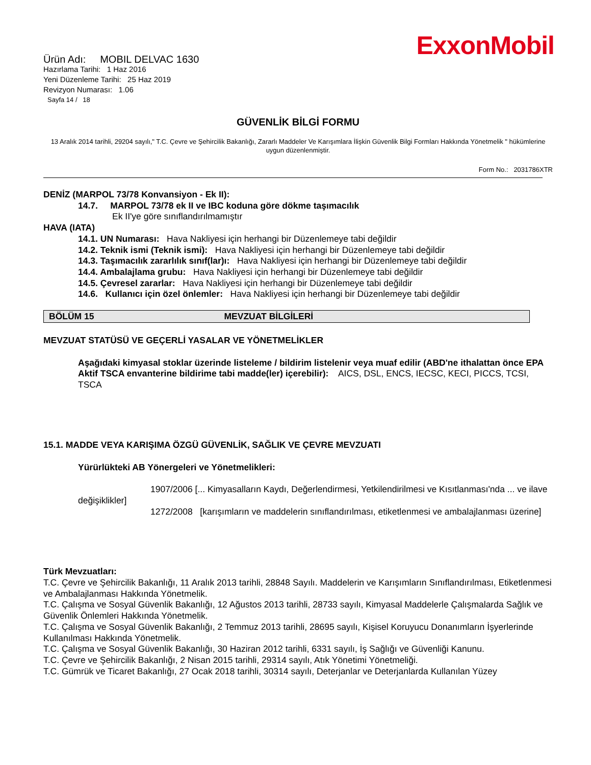ExxonMobil
Ürün Adı: MOBIL DELVAC 1630
Hazırlama Tarihi: 1 Haz 2016
Yeni Düzenleme Tarihi: 25 Haz 2019
Revizyon Numarası: 1.06
Sayfa 14 / 18
GÜVENLİK BİLGİ FORMU
13 Aralık 2014 tarihli, 29204 sayılı," T.C. Çevre ve Şehircilik Bakanlığı, Zararlı Maddeler Ve Karışımlara İlişkin Güvenlik Bilgi Formları Hakkında Yönetmelik " hükümlerine uygun düzenlenmiştir.
Form No.: 2031786XTR
DENİZ (MARPOL 73/78 Konvansiyon - Ek II):
14.7. MARPOL 73/78 ek II ve IBC koduna göre dökme taşımacılık
Ek II'ye göre sınıflandırılmamıştır
HAVA (IATA)
14.1. UN Numarası: Hava Nakliyesi için herhangi bir Düzenlemeye tabi değildir
14.2. Teknik ismi (Teknik ismi): Hava Nakliyesi için herhangi bir Düzenlemeye tabi değildir
14.3. Taşımacılık zararlılık sınıf(lar)ı: Hava Nakliyesi için herhangi bir Düzenlemeye tabi değildir
14.4. Ambalajlama grubu: Hava Nakliyesi için herhangi bir Düzenlemeye tabi değildir
14.5. Çevresel zararlar: Hava Nakliyesi için herhangi bir Düzenlemeye tabi değildir
14.6. Kullanıcı için özel önlemler: Hava Nakliyesi için herhangi bir Düzenlemeye tabi değildir
BÖLÜM 15 MEVZUAT BİLGİLERİ
MEVZUAT STATÜSÜ VE GEÇERLİ YASALAR VE YÖNETMELİKLER
Aşağıdaki kimyasal stoklar üzerinde listeleme / bildirim listelenir veya muaf edilir (ABD'ne ithalattan önce EPA Aktif TSCA envanterine bildirime tabi madde(ler) içerebilir): AICS, DSL, ENCS, IECSC, KECI, PICCS, TCSI, TSCA
15.1. MADDE VEYA KARIŞIMA ÖZGÜ GÜVENLİK, SAĞLIK VE ÇEVRE MEVZUATI
Yürürlükteki AB Yönergeleri ve Yönetmelikleri:
1907/2006 [... Kimyasalların Kaydı, Değerlendirmesi, Yetkilendirilmesi ve Kısıtlanması'nda ... ve ilave değişiklikler]
1272/2008 [karışımların ve maddelerin sınıflandırılması, etiketlenmesi ve ambalajlanması üzerine]
Türk Mevzuatları:
T.C. Çevre ve Şehircilik Bakanlığı, 11 Aralık 2013 tarihli, 28848 Sayılı. Maddelerin ve Karışımların Sınıflandırılması, Etiketlenmesi ve Ambalajlanması Hakkında Yönetmelik.
T.C. Çalışma ve Sosyal Güvenlik Bakanlığı, 12 Ağustos 2013 tarihli, 28733 sayılı, Kimyasal Maddelerle Çalışmalarda Sağlık ve Güvenlik Önlemleri Hakkında Yönetmelik.
T.C. Çalışma ve Sosyal Güvenlik Bakanlığı, 2 Temmuz 2013 tarihli, 28695 sayılı, Kişisel Koruyucu Donanımların İşyerlerinde Kullanılması Hakkında Yönetmelik.
T.C. Çalışma ve Sosyal Güvenlik Bakanlığı, 30 Haziran 2012 tarihli, 6331 sayılı, İş Sağlığı ve Güvenliği Kanunu.
T.C. Çevre ve Şehircilik Bakanlığı, 2 Nisan 2015 tarihli, 29314 sayılı, Atık Yönetimi Yönetmeliği.
T.C. Gümrük ve Ticaret Bakanlığı, 27 Ocak 2018 tarihli, 30314 sayılı, Deterjanlar ve Deterjanlarda Kullanılan Yüzey